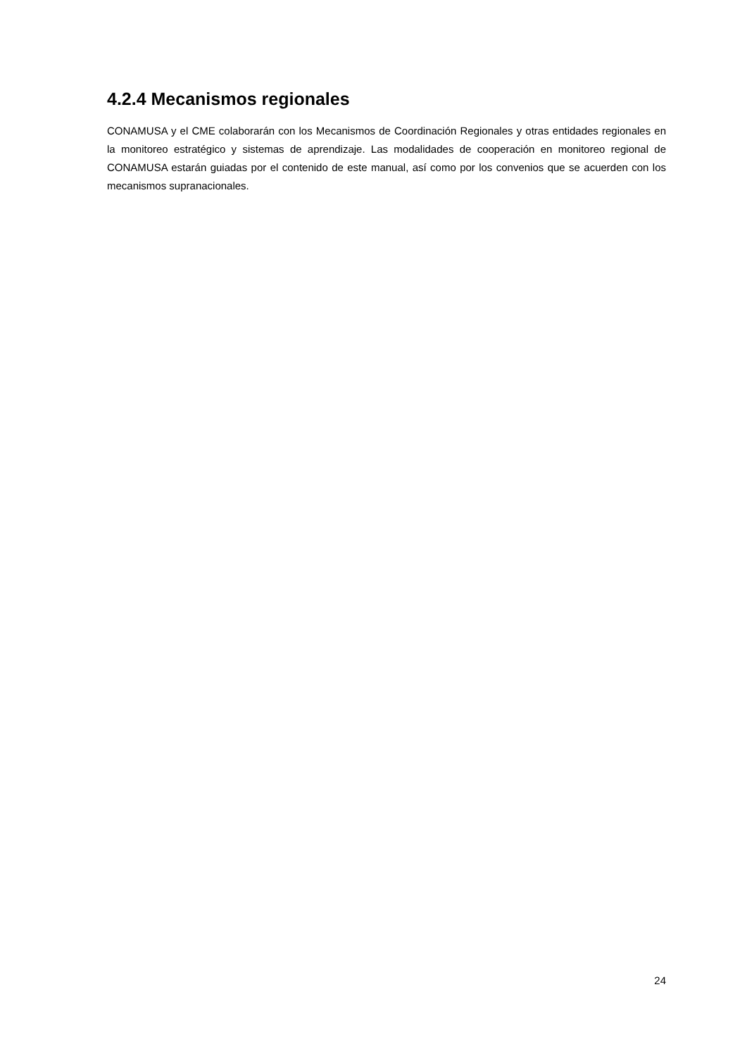4.2.4 Mecanismos regionales
CONAMUSA y el CME colaborarán con los Mecanismos de Coordinación Regionales y otras entidades regionales en la monitoreo estratégico y sistemas de aprendizaje. Las modalidades de cooperación en monitoreo regional de CONAMUSA estarán guiadas por el contenido de este manual, así como por los convenios que se acuerden con los mecanismos supranacionales.
24